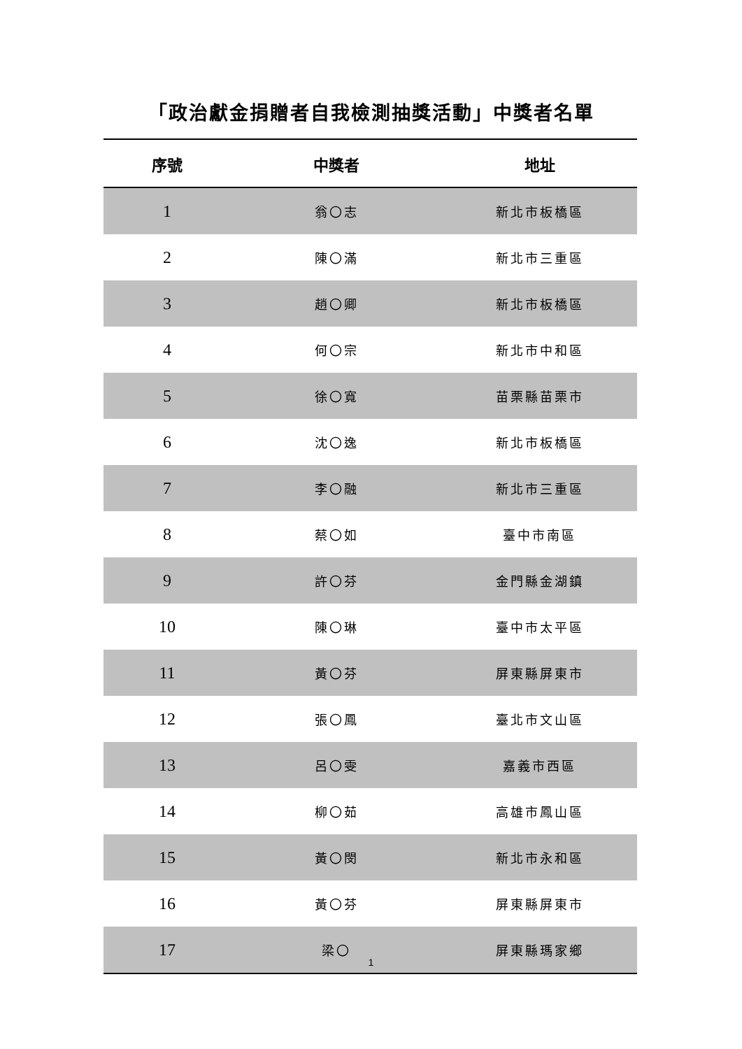「政治獻金捐贈者自我檢測抽獎活動」中獎者名單
| 序號 | 中獎者 | 地址 |
| --- | --- | --- |
| 1 | 翁〇志 | 新北市板橋區 |
| 2 | 陳〇滿 | 新北市三重區 |
| 3 | 趙〇卿 | 新北市板橋區 |
| 4 | 何〇宗 | 新北市中和區 |
| 5 | 徐〇寬 | 苗栗縣苗栗市 |
| 6 | 沈〇逸 | 新北市板橋區 |
| 7 | 李〇融 | 新北市三重區 |
| 8 | 蔡〇如 | 臺中市南區 |
| 9 | 許〇芬 | 金門縣金湖鎮 |
| 10 | 陳〇琳 | 臺中市太平區 |
| 11 | 黃〇芬 | 屏東縣屏東市 |
| 12 | 張〇鳳 | 臺北市文山區 |
| 13 | 呂〇雯 | 嘉義市西區 |
| 14 | 柳〇茹 | 高雄市鳳山區 |
| 15 | 黃〇閔 | 新北市永和區 |
| 16 | 黃〇芬 | 屏東縣屏東市 |
| 17 | 梁〇 | 屏東縣瑪家鄉 |
1